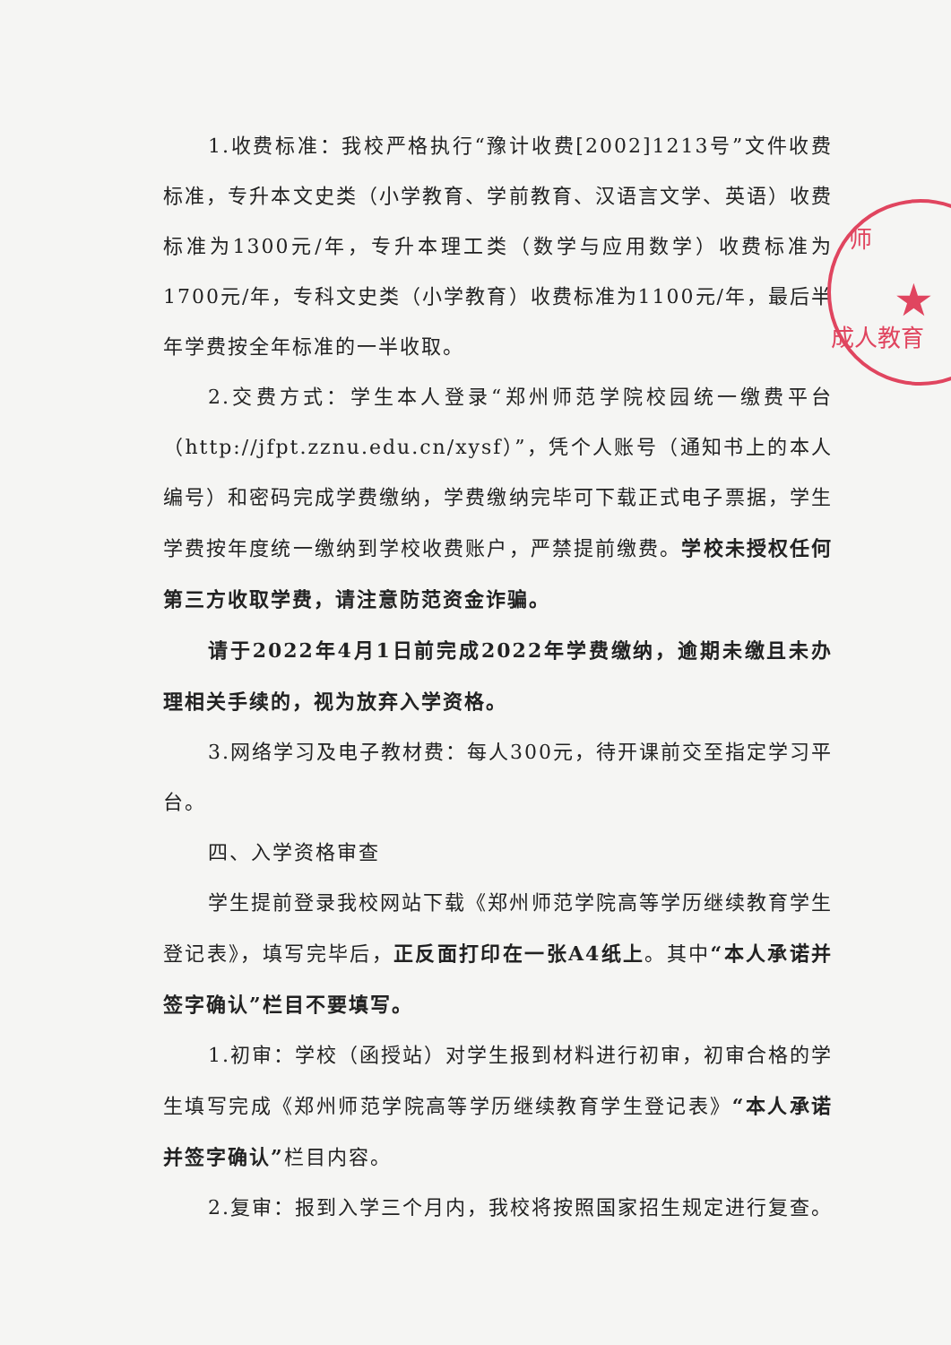师
★
成人教育
1.收费标准：我校严格执行“豫计收费[2002]1213号”文件收费标准，专升本文史类（小学教育、学前教育、汉语言文学、英语）收费标准为1300元/年，专升本理工类（数学与应用数学）收费标准为1700元/年，专科文史类（小学教育）收费标准为1100元/年，最后半年学费按全年标准的一半收取。
2.交费方式：学生本人登录“郑州师范学院校园统一缴费平台（http://jfpt.zznu.edu.cn/xysf）”，凭个人账号（通知书上的本人编号）和密码完成学费缴纳，学费缴纳完毕可下载正式电子票据，学生学费按年度统一缴纳到学校收费账户，严禁提前缴费。学校未授权任何第三方收取学费，请注意防范资金诈骗。
请于2022年4月1日前完成2022年学费缴纳，逾期未缴且未办理相关手续的，视为放弃入学资格。
3.网络学习及电子教材费：每人300元，待开课前交至指定学习平台。
四、入学资格审查
学生提前登录我校网站下载《郑州师范学院高等学历继续教育学生登记表》，填写完毕后，正反面打印在一张A4纸上。其中“本人承诺并签字确认”栏目不要填写。
1.初审：学校（函授站）对学生报到材料进行初审，初审合格的学生填写完成《郑州师范学院高等学历继续教育学生登记表》“本人承诺并签字确认”栏目内容。
2.复审：报到入学三个月内，我校将按照国家招生规定进行复查。